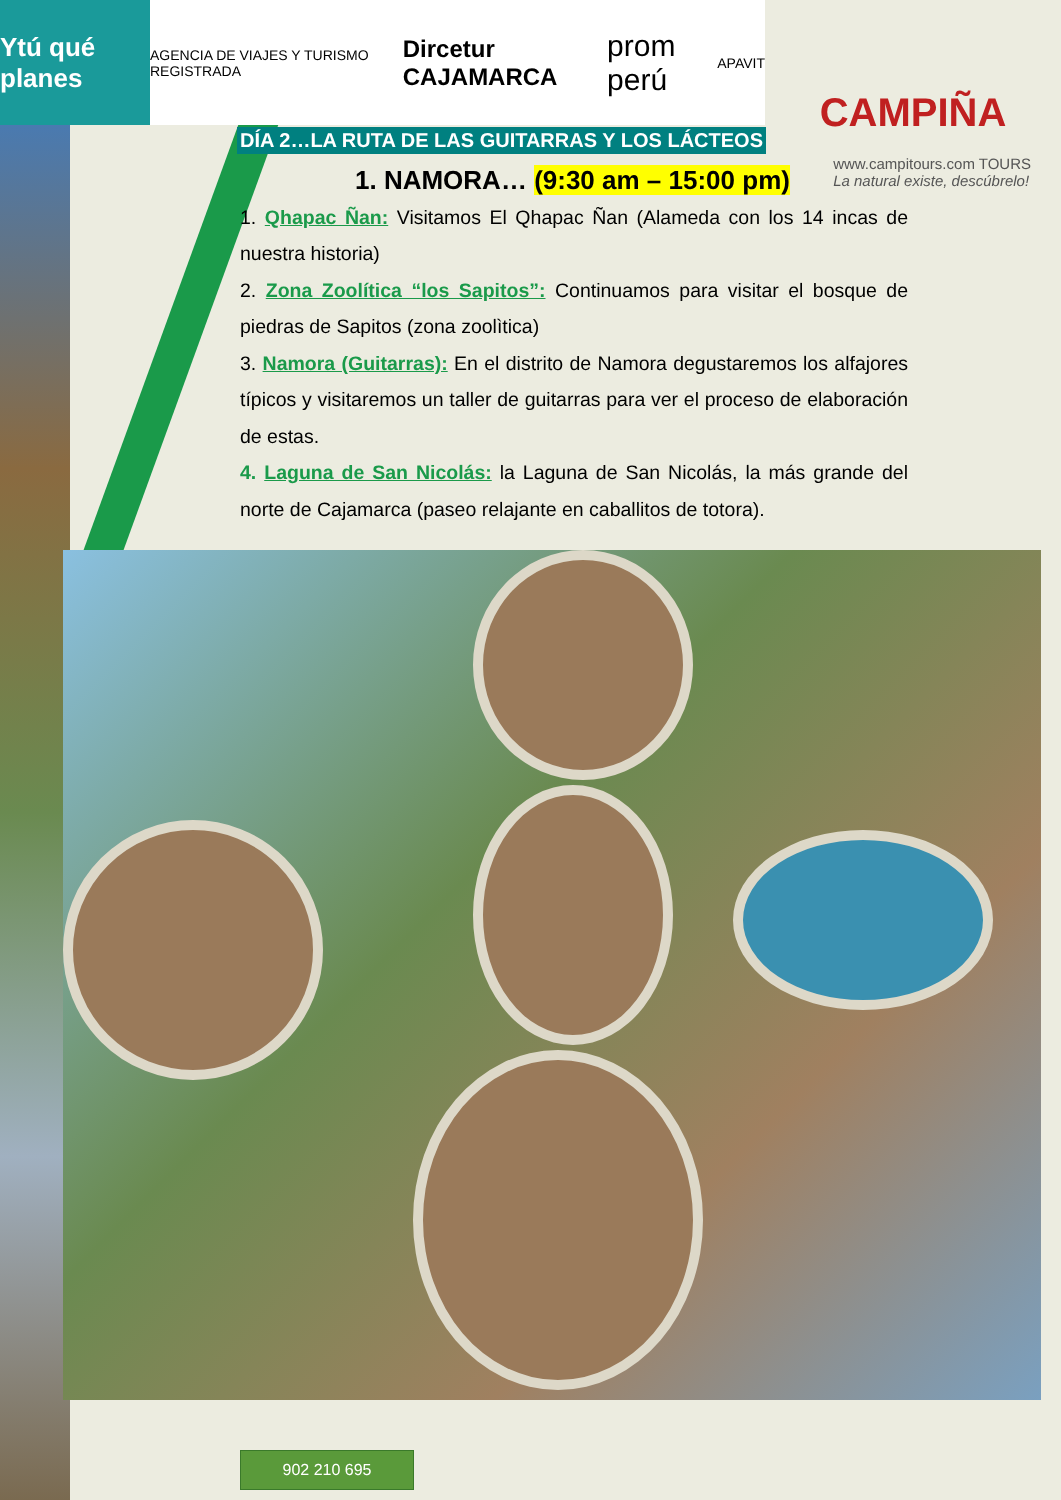Ytú qué planes
AGENCIA DE VIAJES Y TURISMO REGISTRADA Dircetur CAJAMARCA prom perú APAVIT
CAMPIÑA
www.campitours.com TOURS
La natural existe, descúbrelo!
DÍA 2…LA RUTA DE LAS GUITARRAS Y LOS LÁCTEOS
1. NAMORA… (9:30 am – 15:00 pm)
1. Qhapac Ñan: Visitamos El Qhapac Ñan (Alameda con los 14 incas de nuestra historia)
2. Zona Zoolítica “los Sapitos”: Continuamos para visitar el bosque de piedras de Sapitos (zona zoolìtica)
3. Namora (Guitarras): En el distrito de Namora degustaremos los alfajores típicos y visitaremos un taller de guitarras para ver el proceso de elaboración de estas.
4. Laguna de San Nicolás: la Laguna de San Nicolás, la más grande del norte de Cajamarca (paseo relajante en caballitos de totora).
902 210 695